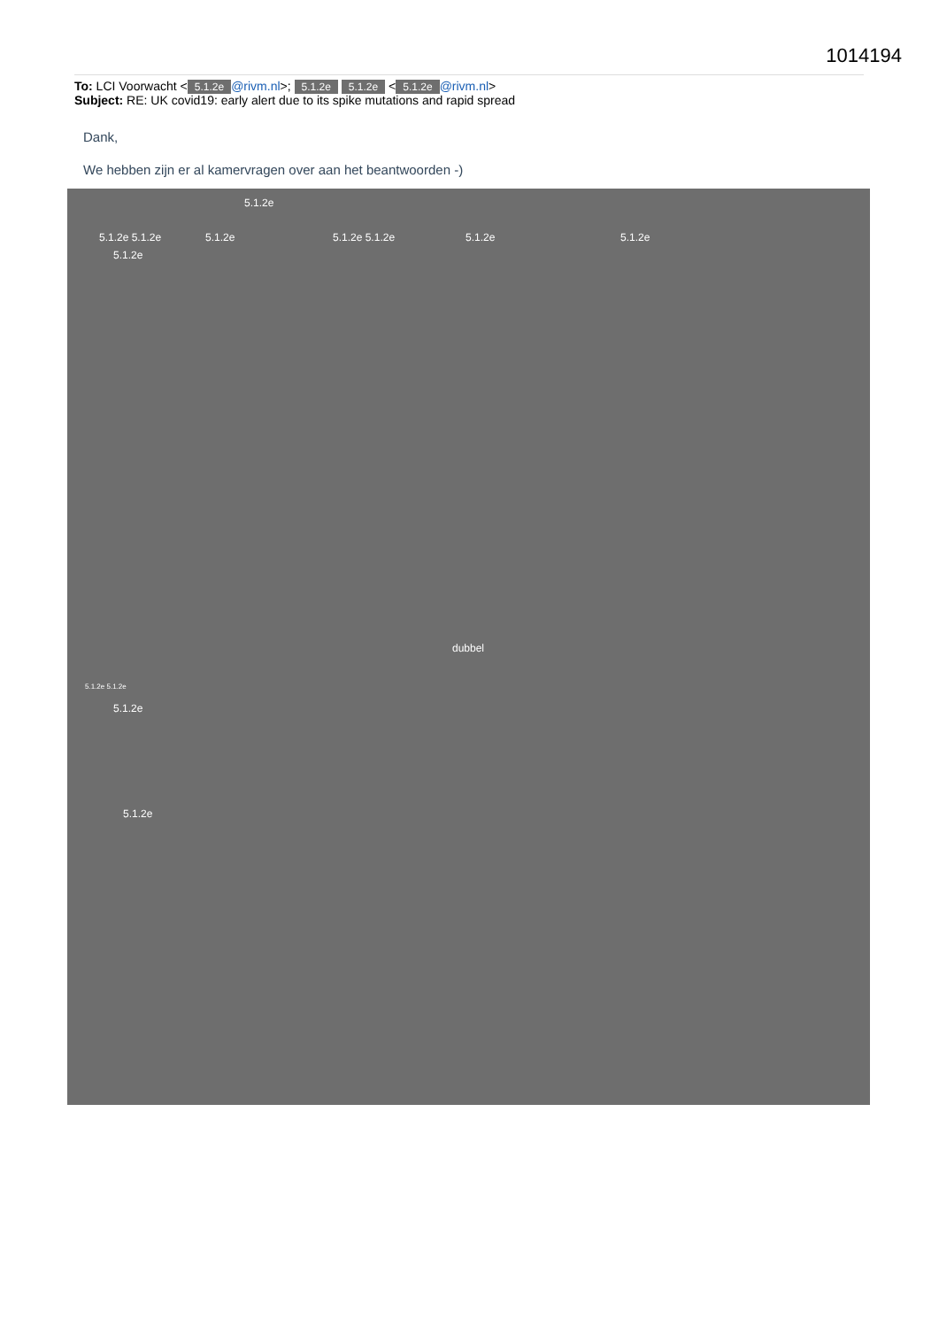1014194
To: LCI Voorwacht < 5.1.2e @rivm.nl>; 5.1.2e 5.1.2e < 5.1.2e @rivm.nl>
Subject: RE: UK covid19: early alert due to its spike mutations and rapid spread
Dank,
We hebben zijn er al kamervragen over aan het beantwoorden -)
5.1.2e
5.1.2e 5.1.2e 5.1.2e 5.1.2e 5.1.2e 5.1.2e 5.1.2e
5.1.2e
dubbel
5.1.2e 5.1.2e
5.1.2e
5.1.2e